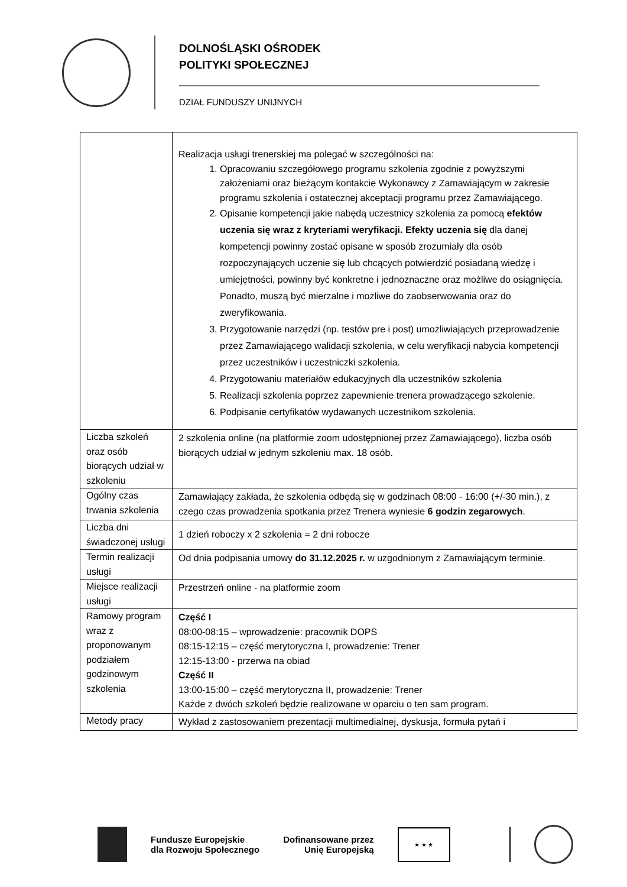DOLNOŚLĄSKI OŚRODEK
POLITYKI SPOŁECZNEJ
DZIAŁ FUNDUSZY UNIJNYCH
| | Realizacja usługi trenerskiej ma polegać w szczególności na: 1. Opracowaniu szczegółowego programu szkolenia zgodnie z powyższymi założeniami oraz bieżącym kontakcie Wykonawcy z Zamawiającym w zakresie programu szkolenia i ostatecznej akceptacji programu przez Zamawiającego. 2. Opisanie kompetencji jakie nabędą uczestnicy szkolenia za pomocą efektów uczenia się wraz z kryteriami weryfikacji. Efekty uczenia się dla danej kompetencji powinny zostać opisane w sposób zrozumiały dla osób rozpoczynających uczenie się lub chcących potwierdzić posiadaną wiedzę i umiejętności, powinny być konkretne i jednoznaczne oraz możliwe do osiągnięcia. Ponadto, muszą być mierzalne i możliwe do zaobserwowania oraz do zweryfikowania. 3. Przygotowanie narzędzi (np. testów pre i post) umożliwiających przeprowadzenie przez Zamawiającego walidacji szkolenia, w celu weryfikacji nabycia kompetencji przez uczestników i uczestniczki szkolenia. 4. Przygotowaniu materiałów edukacyjnych dla uczestników szkolenia 5. Realizacji szkolenia poprzez zapewnienie trenera prowadzącego szkolenie. 6. Podpisanie certyfikatów wydawanych uczestnikom szkolenia. |
| Liczba szkoleń oraz osób biorących udział w szkoleniu | 2 szkolenia online (na platformie zoom udostępnionej przez Zamawiającego), liczba osób biorących udział w jednym szkoleniu max. 18 osób. |
| Ogólny czas trwania szkolenia | Zamawiający zakłada, że szkolenia odbędą się w godzinach 08:00 - 16:00 (+/-30 min.), z czego czas prowadzenia spotkania przez Trenera wyniesie 6 godzin zegarowych . |
| Liczba dni świadczonej usługi | 1 dzień roboczy x 2 szkolenia = 2 dni robocze |
| Termin realizacji usługi | Od dnia podpisania umowy do 31.12.2025 r. w uzgodnionym z Zamawiającym terminie. |
| Miejsce realizacji usługi | Przestrzeń online - na platformie zoom |
| Ramowy program wraz z proponowanym podziałem godzinowym szkolenia | Część I 08:00-08:15 – wprowadzenie: pracownik DOPS 08:15-12:15 – część merytoryczna I, prowadzenie: Trener 12:15-13:00 - przerwa na obiad Część II 13:00-15:00 – część merytoryczna II, prowadzenie: Trener Każde z dwóch szkoleń będzie realizowane w oparciu o ten sam program. |
| Metody pracy | Wykład z zastosowaniem prezentacji multimedialnej, dyskusja, formuła pytań i |
Fundusze Europejskie
dla Rozwoju Społecznego
Dofinansowane przez
Unię Europejską
★ ★ ★